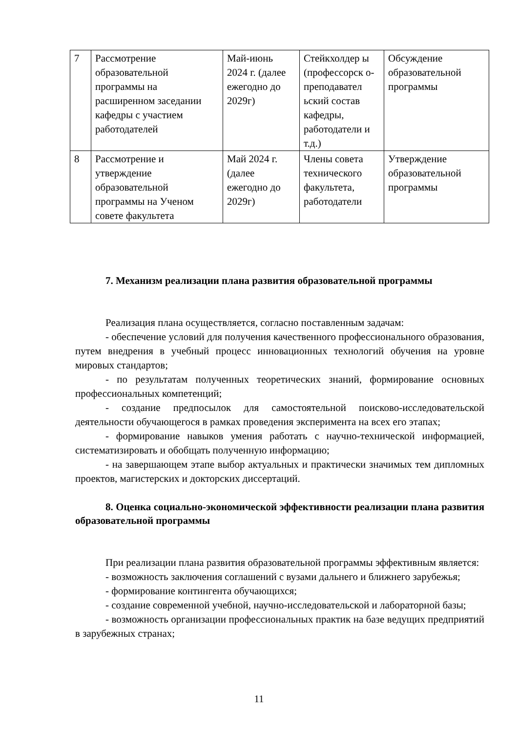| 7 | Рассмотрение образовательной программы на расширенном заседании кафедры с участием работодателей | Май-июнь 2024 г. (далее ежегодно до 2029г) | Стейкхолдер ы (профессорск о-преподавател ьский состав кафедры, работодатели и т.д.) | Обсуждение образовательной программы |
| 8 | Рассмотрение и утверждение образовательной программы на Ученом совете факультета | Май 2024 г. (далее ежегодно до 2029г) | Члены совета технического факультета, работодатели | Утверждение образовательной программы |
7. Механизм реализации плана развития образовательной программы
Реализация плана осуществляется, согласно поставленным задачам:
- обеспечение условий для получения качественного профессионального образования, путем внедрения в учебный процесс инновационных технологий обучения на уровне мировых стандартов;
- по результатам полученных теоретических знаний, формирование основных профессиональных компетенций;
- создание предпосылок для самостоятельной поисково-исследовательской деятельности обучающегося в рамках проведения эксперимента на всех его этапах;
- формирование навыков умения работать с научно-технической информацией, систематизировать и обобщать полученную информацию;
- на завершающем этапе выбор актуальных и практически значимых тем дипломных проектов, магистерских и докторских диссертаций.
8. Оценка социально-экономической эффективности реализации плана развития образовательной программы
При реализации плана развития образовательной программы эффективным является:
- возможность заключения соглашений с вузами дальнего и ближнего зарубежья;
- формирование контингента обучающихся;
- создание современной учебной, научно-исследовательской и лабораторной базы;
- возможность организации профессиональных практик на базе ведущих предприятий в зарубежных странах;
11